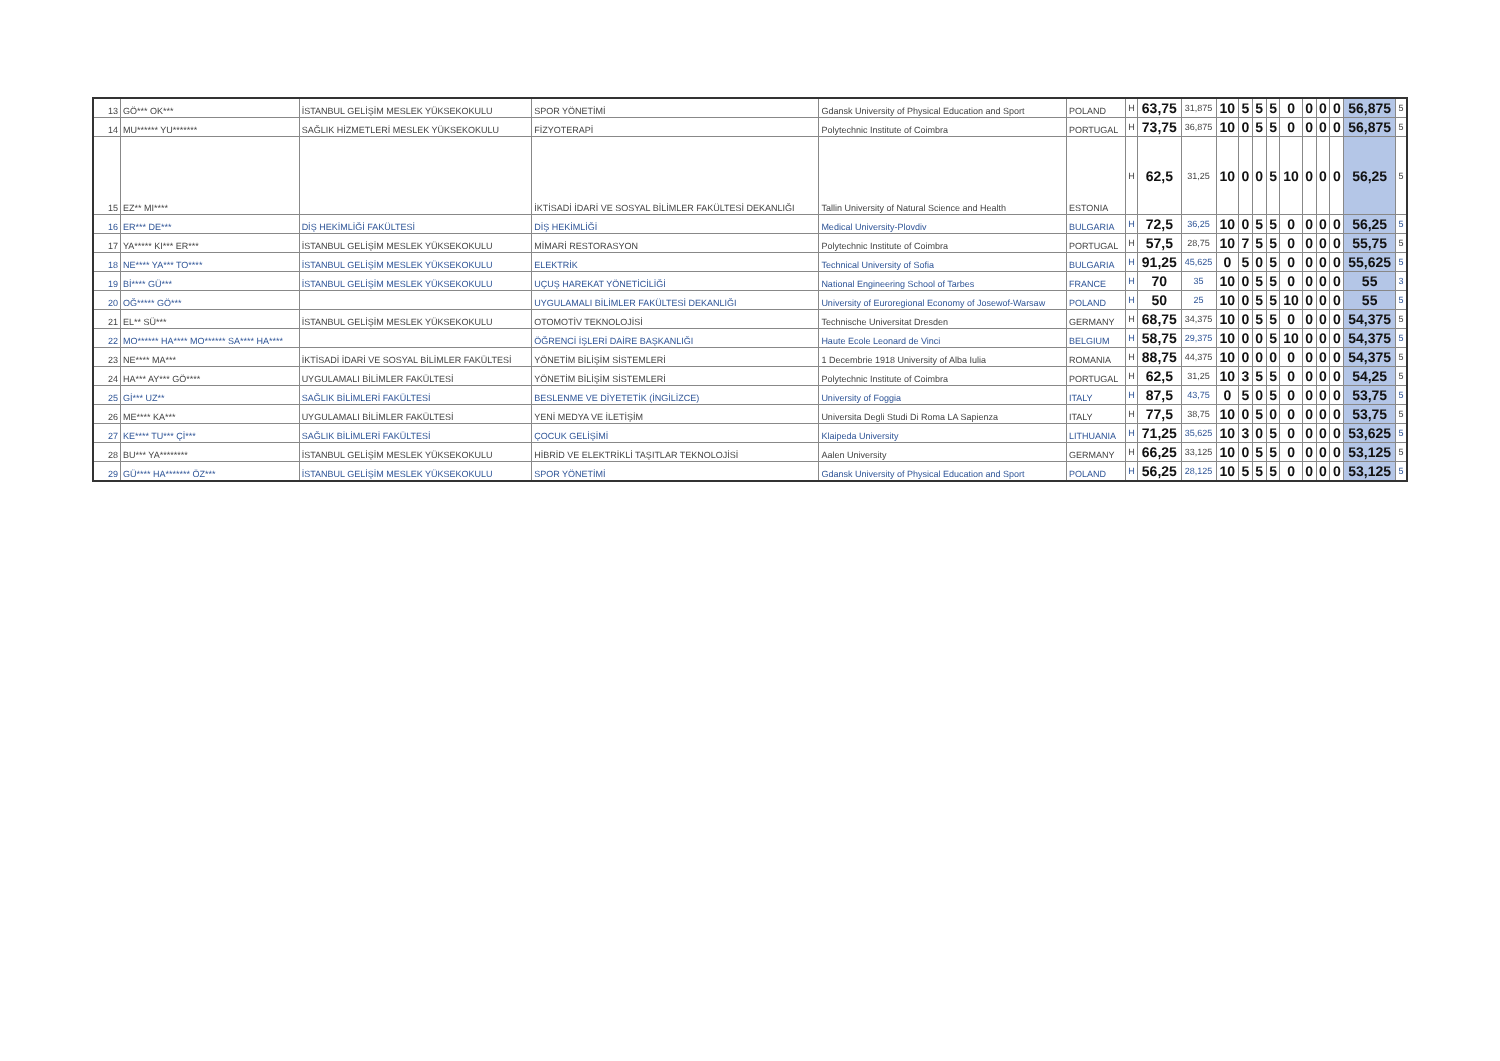| 13 | GÖ*** OK*** | İSTANBUL GELİŞİM MESLEK YÜKSEKOKULU | SPOR YÖNETİMİ | Gdansk University of Physical Education and Sport | POLAND | H | 63,75 | 31,875 | 10 | 5 | 5 | 5 | 0 | 0 | 0 | 0 | 56,875 | 5 |
| 14 | MU****** YU******* | SAĞLIK HİZMETLERİ MESLEK YÜKSEKOKULU | FİZYOTERAPİ | Polytechnic Institute of Coimbra | PORTUGAL | H | 73,75 | 36,875 | 10 | 0 | 5 | 5 | 0 | 0 | 0 | 0 | 56,875 | 5 |
| 15 | EZ** MI**** | | İKTİSADİ İDARİ VE SOSYAL BİLİMLER FAKÜLTESİ DEKANLIĞI | Tallin University of Natural Science and Health | ESTONIA | H | 62,5 | 31,25 | 10 | 0 | 0 | 5 | 10 | 0 | 0 | 0 | 56,25 | 5 |
| 16 | ER*** DE*** | DİŞ HEKİMLİĞİ FAKÜLTESİ | DİŞ HEKİMLİĞİ | Medical University-Plovdiv | BULGARIA | H | 72,5 | 36,25 | 10 | 0 | 5 | 5 | 0 | 0 | 0 | 0 | 56,25 | 5 |
| 17 | YA***** KI*** ER*** | İSTANBUL GELİŞİM MESLEK YÜKSEKOKULU | MİMARİ RESTORASYON | Polytechnic Institute of Coimbra | PORTUGAL | H | 57,5 | 28,75 | 10 | 7 | 5 | 5 | 0 | 0 | 0 | 0 | 55,75 | 5 |
| 18 | NE**** YA*** TO**** | İSTANBUL GELİŞİM MESLEK YÜKSEKOKULU | ELEKTRİK | Technical University of Sofia | BULGARIA | H | 91,25 | 45,625 | 0 | 5 | 0 | 5 | 0 | 0 | 0 | 0 | 55,625 | 5 |
| 19 | Bİ**** GÜ*** | İSTANBUL GELİŞİM MESLEK YÜKSEKOKULU | UÇUŞ HAREKAT YÖNETİCİLİĞİ | National Engineering School of Tarbes | FRANCE | H | 70 | 35 | 10 | 0 | 5 | 5 | 0 | 0 | 0 | 0 | 55 | 3 |
| 20 | OĞ***** GÖ*** | | UYGULAMALI BİLİMLER FAKÜLTESİ DEKANLIĞI | University of Euroregional Economy of Josewof-Warsaw | POLAND | H | 50 | 25 | 10 | 0 | 5 | 5 | 10 | 0 | 0 | 0 | 55 | 5 |
| 21 | EL** SÜ*** | İSTANBUL GELİŞİM MESLEK YÜKSEKOKULU | OTOMOTİV TEKNOLOJİSİ | Technische Universitat Dresden | GERMANY | H | 68,75 | 34,375 | 10 | 0 | 5 | 5 | 0 | 0 | 0 | 0 | 54,375 | 5 |
| 22 | MO****** HA**** MO****** SA**** HA**** | | ÖĞRENCİ İŞLERİ DAİRE BAŞKANLIĞI | Haute Ecole Leonard de Vinci | BELGIUM | H | 58,75 | 29,375 | 10 | 0 | 0 | 5 | 10 | 0 | 0 | 0 | 54,375 | 5 |
| 23 | NE**** MA*** | İKTİSADİ İDARİ VE SOSYAL BİLİMLER FAKÜLTESİ | YÖNETİM BİLİŞİM SİSTEMLERİ | 1 Decembrie 1918 University of Alba Iulia | ROMANIA | H | 88,75 | 44,375 | 10 | 0 | 0 | 0 | 0 | 0 | 0 | 0 | 54,375 | 5 |
| 24 | HA*** AY*** GÖ**** | UYGULAMALI BİLİMLER FAKÜLTESİ | YÖNETİM BİLİŞİM SİSTEMLERİ | Polytechnic Institute of Coimbra | PORTUGAL | H | 62,5 | 31,25 | 10 | 3 | 5 | 5 | 0 | 0 | 0 | 0 | 54,25 | 5 |
| 25 | Gİ*** UZ** | SAĞLIK BİLİMLERİ FAKÜLTESİ | BESLENME VE DİYETETİK (İNGİLİZCE) | University of Foggia | ITALY | H | 87,5 | 43,75 | 0 | 5 | 0 | 5 | 0 | 0 | 0 | 0 | 53,75 | 5 |
| 26 | ME**** KA*** | UYGULAMALI BİLİMLER FAKÜLTESİ | YENİ MEDYA VE İLETİŞİM | Universita Degli Studi Di Roma LA Sapienza | ITALY | H | 77,5 | 38,75 | 10 | 0 | 5 | 0 | 0 | 0 | 0 | 0 | 53,75 | 5 |
| 27 | KE**** TU*** Çİ*** | SAĞLIK BİLİMLERİ FAKÜLTESİ | ÇOCUK GELİŞİMİ | Klaipeda University | LITHUANIA | H | 71,25 | 35,625 | 10 | 3 | 0 | 5 | 0 | 0 | 0 | 0 | 53,625 | 5 |
| 28 | BU*** YA******** | İSTANBUL GELİŞİM MESLEK YÜKSEKOKULU | HİBRİD VE ELEKTRİKLİ TAŞITLAR TEKNOLOJİSİ | Aalen University | GERMANY | H | 66,25 | 33,125 | 10 | 0 | 5 | 5 | 0 | 0 | 0 | 0 | 53,125 | 5 |
| 29 | GÜ**** HA******* ÖZ*** | İSTANBUL GELİŞİM MESLEK YÜKSEKOKULU | SPOR YÖNETİMİ | Gdansk University of Physical Education and Sport | POLAND | H | 56,25 | 28,125 | 10 | 5 | 5 | 5 | 0 | 0 | 0 | 0 | 53,125 | 5 |